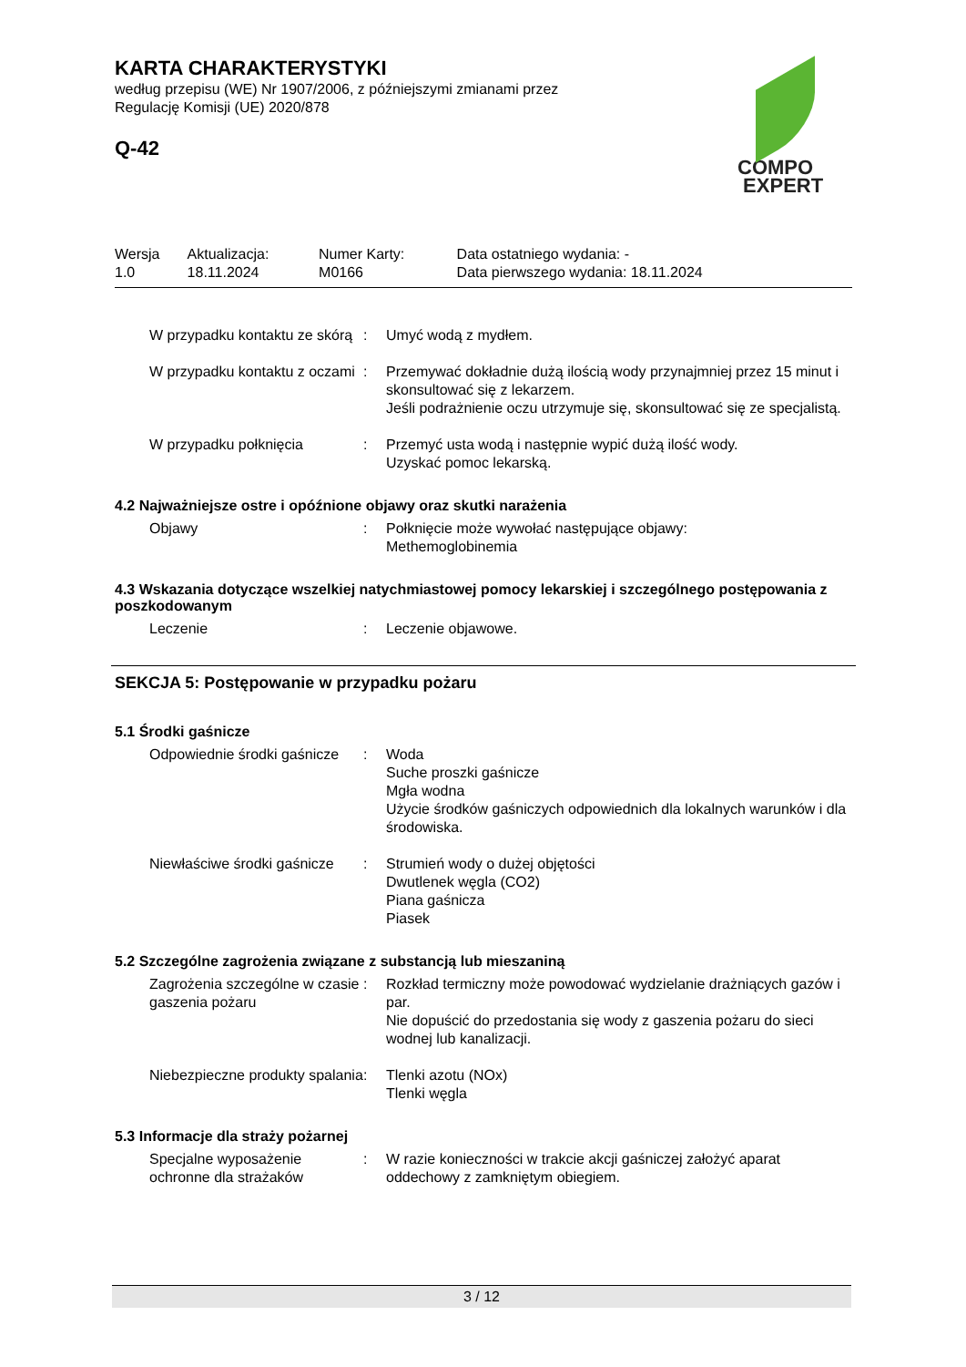COMPO
EXPERT
KARTA CHARAKTERYSTYKI
według przepisu (WE) Nr 1907/2006, z późniejszymi zmianami przez
Regulację Komisji (UE) 2020/878
Q-42
| Wersja 1.0 | Aktualizacja: 18.11.2024 | Numer Karty: M0166 | Data ostatniego wydania: - Data pierwszego wydania: 18.11.2024 |
| W przypadku kontaktu ze skórą | : | Umyć wodą z mydłem. |
| W przypadku kontaktu z oczami | : | Przemywać dokładnie dużą ilością wody przynajmniej przez 15 minut i skonsultować się z lekarzem. Jeśli podrażnienie oczu utrzymuje się, skonsultować się ze specjalistą. |
| W przypadku połknięcia | : | Przemyć usta wodą i następnie wypić dużą ilość wody. Uzyskać pomoc lekarską. |
4.2 Najważniejsze ostre i opóźnione objawy oraz skutki narażenia
| Objawy | : | Połknięcie może wywołać następujące objawy: Methemoglobinemia |
4.3 Wskazania dotyczące wszelkiej natychmiastowej pomocy lekarskiej i szczególnego postępowania z poszkodowanym
| Leczenie | : | Leczenie objawowe. |
SEKCJA 5: Postępowanie w przypadku pożaru
5.1 Środki gaśnicze
| Odpowiednie środki gaśnicze | : | Woda Suche proszki gaśnicze Mgła wodna Użycie środków gaśniczych odpowiednich dla lokalnych warunków i dla środowiska. |
| Niewłaściwe środki gaśnicze | : | Strumień wody o dużej objętości Dwutlenek węgla (CO2) Piana gaśnicza Piasek |
5.2 Szczególne zagrożenia związane z substancją lub mieszaniną
| Zagrożenia szczególne w czasie gaszenia pożaru | : | Rozkład termiczny może powodować wydzielanie drażniących gazów i par. Nie dopuścić do przedostania się wody z gaszenia pożaru do sieci wodnej lub kanalizacji. |
| Niebezpieczne produkty spalania | : | Tlenki azotu (NOx) Tlenki węgla |
5.3 Informacje dla straży pożarnej
| Specjalne wyposażenie ochronne dla strażaków | : | W razie konieczności w trakcie akcji gaśniczej założyć aparat oddechowy z zamkniętym obiegiem. |
3 / 12